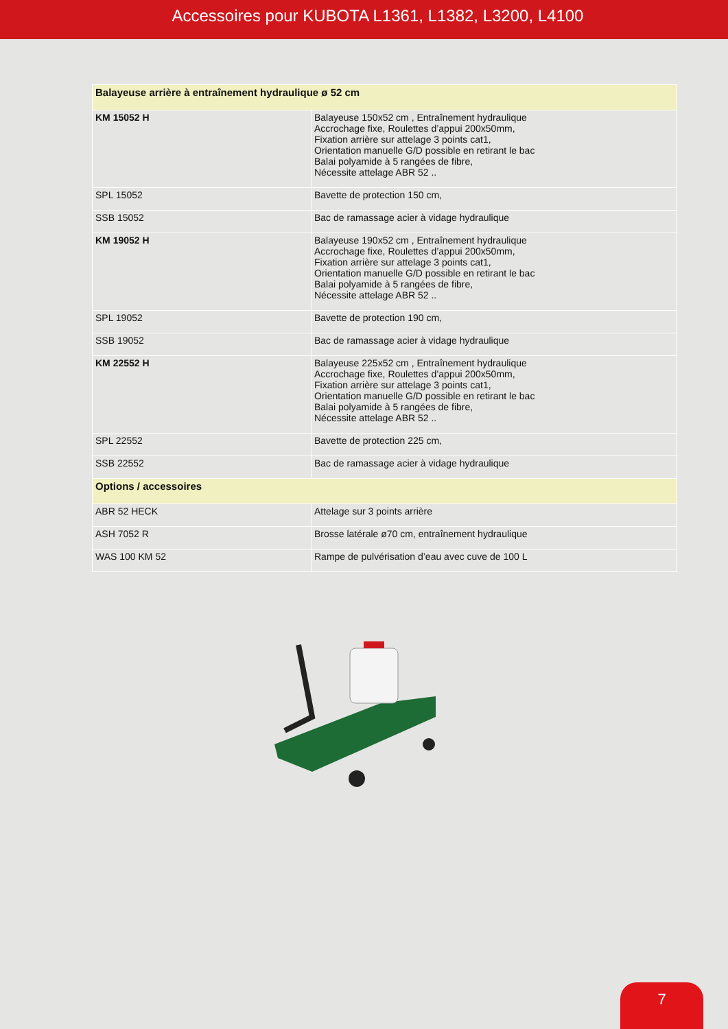Accessoires pour KUBOTA L1361, L1382, L3200, L4100
| Balayeuse arrière à entraînement hydraulique ø 52 cm | |
| --- | --- |
| KM 15052 H | Balayeuse 150x52 cm , Entraînement hydraulique Accrochage fixe, Roulettes d’appui 200x50mm, Fixation arrière sur attelage 3 points cat1, Orientation manuelle G/D possible en retirant le bac Balai polyamide à 5 rangées de fibre, Nécessite attelage ABR 52 .. |
| SPL 15052 | Bavette de protection 150 cm, |
| SSB 15052 | Bac de ramassage acier à vidage hydraulique |
| KM 19052 H | Balayeuse 190x52 cm , Entraînement hydraulique Accrochage fixe, Roulettes d’appui 200x50mm, Fixation arrière sur attelage 3 points cat1, Orientation manuelle G/D possible en retirant le bac Balai polyamide à 5 rangées de fibre, Nécessite attelage ABR 52 .. |
| SPL 19052 | Bavette de protection 190 cm, |
| SSB 19052 | Bac de ramassage acier à vidage hydraulique |
| KM 22552 H | Balayeuse 225x52 cm , Entraînement hydraulique Accrochage fixe, Roulettes d’appui 200x50mm, Fixation arrière sur attelage 3 points cat1, Orientation manuelle G/D possible en retirant le bac Balai polyamide à 5 rangées de fibre, Nécessite attelage ABR 52 .. |
| SPL 22552 | Bavette de protection 225 cm, |
| SSB 22552 | Bac de ramassage acier à vidage hydraulique |
| Options / accessoires | |
| ABR 52 HECK | Attelage sur 3 points arrière |
| ASH 7052 R | Brosse latérale ø70 cm, entraînement hydraulique |
| WAS 100 KM 52 | Rampe de pulvérisation d’eau avec cuve de 100 L |
7